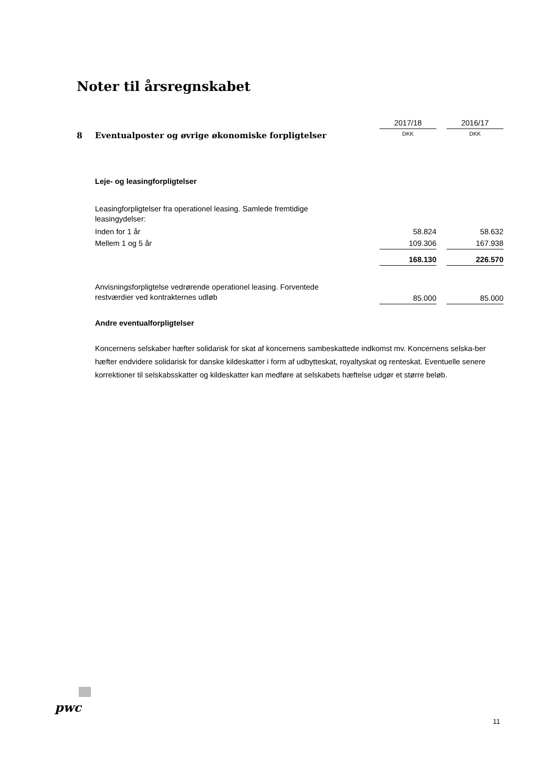Noter til årsregnskabet
| | | 2017/18 | | 2016/17 |
| 8 | Eventualposter og øvrige økonomiske forpligtelser | DKK | | DKK |
| | Leje- og leasingforpligtelser | | | |
| | Leasingforpligtelser fra operationel leasing. Samlede fremtidige leasingydelser: | | | |
| | Inden for 1 år | 58.824 | | 58.632 |
| | Mellem 1 og 5 år | 109.306 | | 167.938 |
| | | 168.130 | | 226.570 |
| | Anvisningsforpligtelse vedrørende operationel leasing. Forventede restværdier ved kontrakternes udløb | 85.000 | | 85.000 |
| | Andre eventualforpligtelser | | | |
Koncernens selskaber hæfter solidarisk for skat af koncernens sambeskattede indkomst mv. Koncernens selska-ber hæfter endvidere solidarisk for danske kildeskatter i form af udbytteskat, royaltyskat og renteskat. Eventuelle senere korrektioner til selskabsskatter og kildeskatter kan medføre at selskabets hæftelse udgør et større beløb.
pwc
11